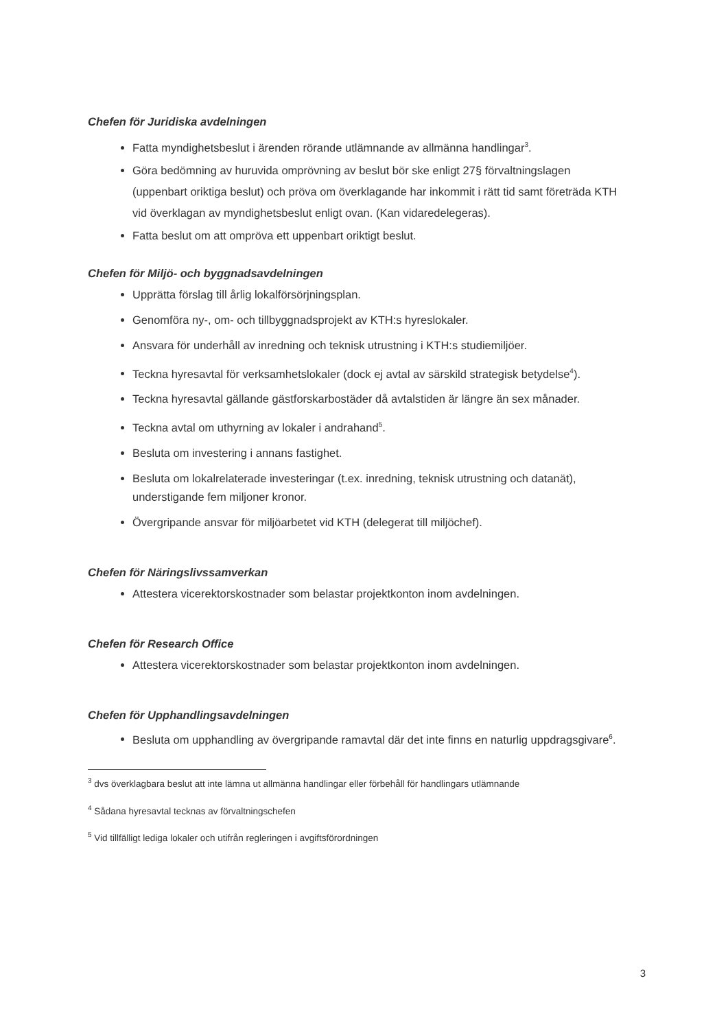Chefen för Juridiska avdelningen
Fatta myndighetsbeslut i ärenden rörande utlämnande av allmänna handlingar<sup>3</sup>.
Göra bedömning av huruvida omprövning av beslut bör ske enligt 27§ förvaltningslagen (uppenbart oriktiga beslut) och pröva om överklagande har inkommit i rätt tid samt företräda KTH vid överklagan av myndighetsbeslut enligt ovan. (Kan vidaredelegeras).
Fatta beslut om att ompröva ett uppenbart oriktigt beslut.
Chefen för Miljö- och byggnadsavdelningen
Upprätta förslag till årlig lokalförsörjningsplan.
Genomföra ny-, om- och tillbyggnadsprojekt av KTH:s hyreslokaler.
Ansvara för underhåll av inredning och teknisk utrustning i KTH:s studiemiljöer.
Teckna hyresavtal för verksamhetslokaler (dock ej avtal av särskild strategisk betydelse<sup>4</sup>).
Teckna hyresavtal gällande gästforskarbostäder då avtalstiden är längre än sex månader.
Teckna avtal om uthyrning av lokaler i andrahand<sup>5</sup>.
Besluta om investering i annans fastighet.
Besluta om lokalrelaterade investeringar (t.ex. inredning, teknisk utrustning och datanät), understigande fem miljoner kronor.
Övergripande ansvar för miljöarbetet vid KTH (delegerat till miljöchef).
Chefen för Näringslivssamverkan
Attestera vicerektorskostnader som belastar projektkonton inom avdelningen.
Chefen för Research Office
Attestera vicerektorskostnader som belastar projektkonton inom avdelningen.
Chefen för Upphandlingsavdelningen
Besluta om upphandling av övergripande ramavtal där det inte finns en naturlig uppdragsgivare<sup>6</sup>.
<sup>3</sup> dvs överklagbara beslut att inte lämna ut allmänna handlingar eller förbehåll för handlingars utlämnande
<sup>4</sup> Sådana hyresavtal tecknas av förvaltningschefen
<sup>5</sup> Vid tillfälligt lediga lokaler och utifrån regleringen i avgiftsförordningen
3